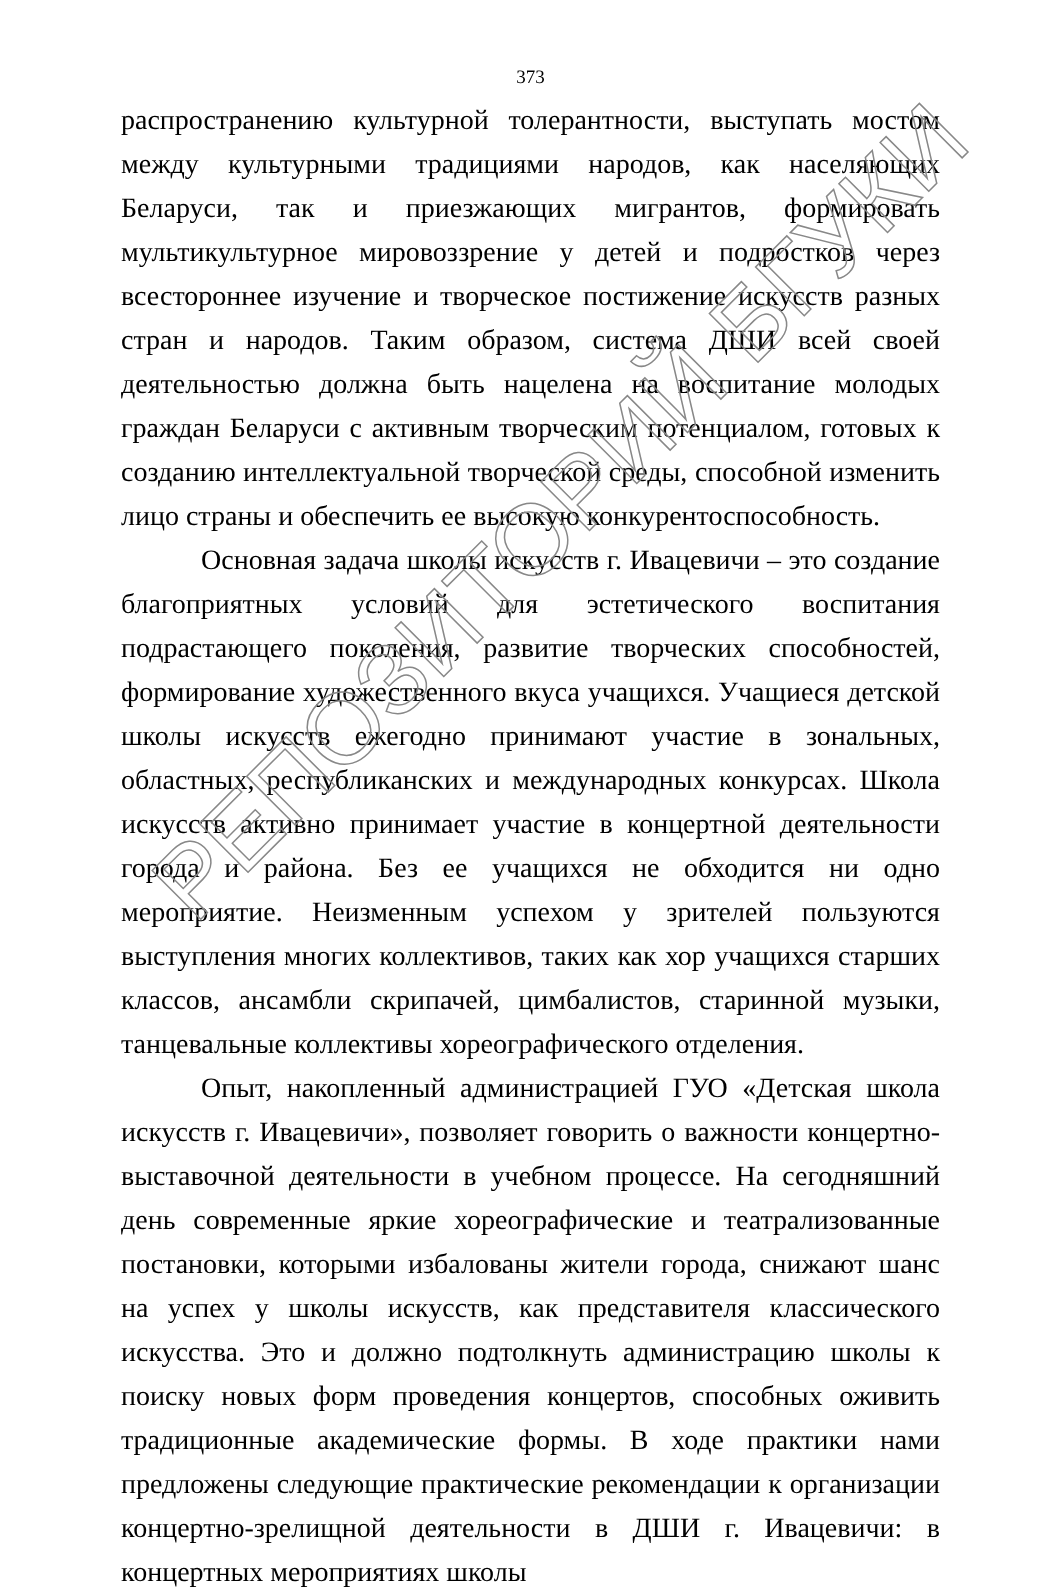373
распространению культурной толерантности, выступать мостом между культурными традициями народов, как населяющих Беларуси, так и приезжающих мигрантов, формировать мультикультурное мировоззрение у детей и подростков через всестороннее изучение и творческое постижение искусств разных стран и народов. Таким образом, система ДШИ всей своей деятельностью должна быть нацелена на воспитание молодых граждан Беларуси с активным творческим потенциалом, готовых к созданию интеллектуальной творческой среды, способной изменить лицо страны и обеспечить ее высокую конкурентоспособность.
Основная задача школы искусств г. Ивацевичи – это создание благоприятных условий для эстетического воспитания подрастающего поколения, развитие творческих способностей, формирование художественного вкуса учащихся. Учащиеся детской школы искусств ежегодно принимают участие в зональных, областных, республиканских и международных конкурсах. Школа искусств активно принимает участие в концертной деятельности города и района. Без ее учащихся не обходится ни одно мероприятие. Неизменным успехом у зрителей пользуются выступления многих коллективов, таких как хор учащихся старших классов, ансамбли скрипачей, цимбалистов, старинной музыки, танцевальные коллективы хореографического отделения.
Опыт, накопленный администрацией ГУО «Детская школа искусств г. Ивацевичи», позволяет говорить о важности концертно-выставочной деятельности в учебном процессе. На сегодняшний день современные яркие хореографические и театрализованные постановки, которыми избалованы жители города, снижают шанс на успех у школы искусств, как представителя классического искусства. Это и должно подтолкнуть администрацию школы к поиску новых форм проведения концертов, способных оживить традиционные академические формы. В ходе практики нами предложены следующие практические рекомендации к организации концертно-зрелищной деятельности в ДШИ г. Ивацевичи: в концертных мероприятиях школы
РЕПОЗИТОРИЙ БГУКИ